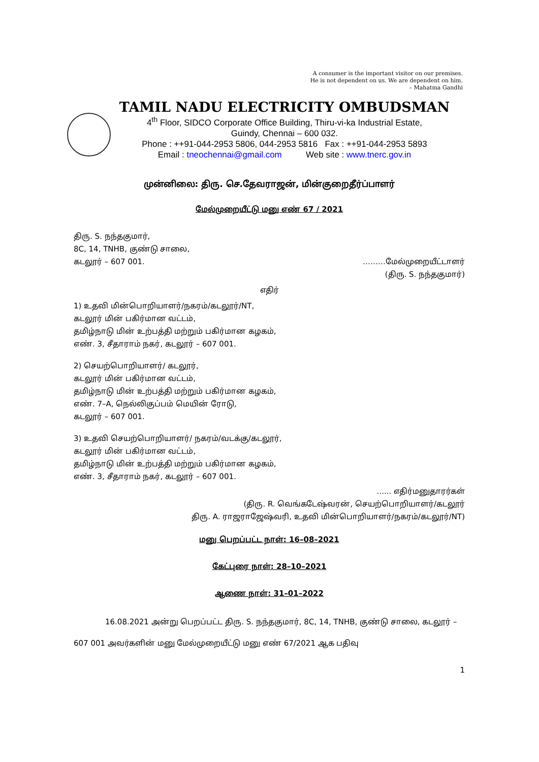A consumer is the important visitor on our premises.
He is not dependent on us. We are dependent on him.
– Mahatma Gandhi
TAMIL NADU ELECTRICITY OMBUDSMAN
4<sup>th</sup> Floor, SIDCO Corporate Office Building, Thiru-vi-ka Industrial Estate,
Guindy, Chennai – 600 032.
Phone : ++91-044-2953 5806, 044-2953 5816 Fax : ++91-044-2953 5893
Email : tneochennai@gmail.com Web site : www.tnerc.gov.in
முன்னிலை: திரு. செ.தேவராஜன், மின்குறைதீர்ப்பாளர்
மேல்முறையீட்டு மனு எண் 67 / 2021
திரு. S. நந்தகுமார்,
8C, 14, TNHB, குண்டு சாலை,
கடலூர் – 607 001. ………மேல்முறையீட்டாளர்
(திரு. S. நந்தகுமார்)
எதிர்
1) உதவி மின்பொறியாளர்/நகரம்/கடலூர்/NT,
கடலூர் மின் பகிர்மான வட்டம்,
தமிழ்நாடு மின் உற்பத்தி மற்றும் பகிர்மான கழகம்,
எண். 3, சீதாராம் நகர், கடலூர் – 607 001.
2) செயற்பொறியாளர்/ கடலூர்,
கடலூர் மின் பகிர்மான வட்டம்,
தமிழ்நாடு மின் உற்பத்தி மற்றும் பகிர்மான கழகம்,
எண். 7–A, நெல்லிகுப்பம் மெயின் ரோடு,
கடலூர் – 607 001.
3) உதவி செயற்பொறியாளர்/ நகரம்/வடக்கு/கடலூர்,
கடலூர் மின் பகிர்மான வட்டம்,
தமிழ்நாடு மின் உற்பத்தி மற்றும் பகிர்மான கழகம்,
எண். 3, சீதாராம் நகர், கடலூர் – 607 001.
...... எதிர்மனுதாரர்கள்
(திரு. R. வெங்கடேஷ்வரன், செயற்பொறியாளர்/கடலூர்
திரு. A. ராஜராஜேஷ்வரி, உதவி மின்பொறியாளர்/நகரம்/கடலூர்/NT)
மனு பெறப்பட்ட நாள்: 16–08–2021
கேட்புரை நாள்: 28–10–2021
ஆணை நாள்: 31–01–2022
16.08.2021 அன்று பெறப்பட்ட திரு. S. நந்தகுமார், 8C, 14, TNHB, குண்டு சாலை, கடலூர் – 607 001 அவர்களின் மனு மேல்முறையீட்டு மனு எண் 67/2021 ஆக பதிவு
1